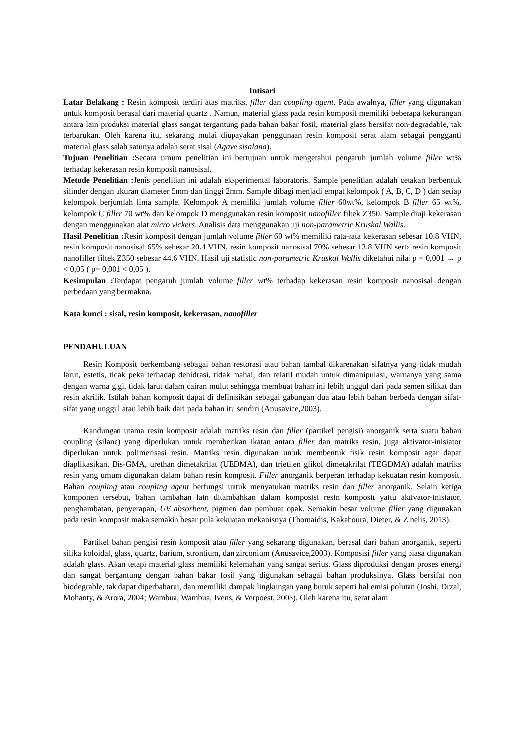Intisari
Latar Belakang : Resin komposit terdiri atas matriks, filler dan coupling agent. Pada awalnya, filler yang digunakan untuk komposit berasal dari material quartz . Namun, material glass pada resin komposit memiliki beberapa kekurangan antara lain produksi material glass sangat tergantung pada bahan bakar fosil, material glass bersifat non-degradable, tak terbarukan. Oleh karena itu, sekarang mulai diupayakan penggunaan resin komposit serat alam sebagai pengganti material glass salah satunya adalah serat sisal (Agave sisalana).
Tujuan Penelitian : Secara umum penelitian ini bertujuan untuk mengetahui pengaruh jumlah volume filler wt% terhadap kekerasan resin komposit nanosisal.
Metode Penelitian : Jenis penelitian ini adalah eksperimental laboratoris. Sample penelitian adalah cetakan berbentuk silinder dengan ukuran diameter 5mm dan tinggi 2mm. Sample dibagi menjadi empat kelompok ( A, B, C, D ) dan setiap kelompok berjumlah lima sample. Kelompok A memiliki jumlah volume filler 60wt%, kelompok B filler 65 wt%, kelompok C filler 70 wt% dan kelompok D menggunakan resin komposit nanofiller filtek Z350. Sample diuji kekerasan dengan menggunakan alat micro vickers. Analisis data menggunakan uji non-parametric Kruskal Wallis.
Hasil Penelitian : Resin komposit dengan jumlah volume filler 60 wt% memiliki rata-rata kekerasan sebesar 10.8 VHN, resin komposit nanosisal 65% sebesar 20.4 VHN, resin komposit nanosisal 70% sebesar 13.8 VHN serta resin komposit nanofiller filtek Z350 sebesar 44.6 VHN. Hasil uji statistic non-parametric Kruskal Wallis diketahui nilai p = 0,001 → p < 0,05 ( p= 0,001 < 0,05 ).
Kesimpulan : Terdapat pengaruh jumlah volume filler wt% terhadap kekerasan resin komposit nanosisal dengan perbedaan yang bermakna.
Kata kunci : sisal, resin komposit, kekerasan, nanofiller
PENDAHULUAN
Resin Komposit berkembang sebagai bahan restorasi atau bahan tambal dikarenakan sifatnya yang tidak mudah larut, estetis, tidak peka terhadap dehidrasi, tidak mahal, dan relatif mudah untuk dimanipulasi, warnanya yang sama dengan warna gigi, tidak larut dalam cairan mulut sehingga membuat bahan ini lebih unggul dari pada semen silikat dan resin akrilik. Istilah bahan komposit dapat di definisikan sebagai gabungan dua atau lebih bahan berbeda dengan sifat-sifat yang unggul atau lebih baik dari pada bahan itu sendiri (Anusavice,2003).
Kandungan utama resin komposit adalah matriks resin dan filler (partikel pengisi) anorganik serta suatu bahan coupling (silane) yang diperlukan untuk memberikan ikatan antara filler dan matriks resin, juga aktivator-inisiator diperlukan untuk polimerisasi resin. Matriks resin digunakan untuk membentuk fisik resin komposit agar dapat diaplikasikan. Bis-GMA, urethan dimetakrilat (UEDMA), dan trietilen glikol dimetakrilat (TEGDMA) adalah matriks resin yang umum digunakan dalam bahan resin komposit. Filler anorganik berperan terhadap kekuatan resin komposit. Bahan coupling atau coupling agent berfungsi untuk menyatukan matriks resin dan filler anorganik. Selain ketiga komponen tersebut, bahan tambahan lain ditambahkan dalam komposisi resin komposit yaitu aktivator-inisiator, penghambatan, penyerapan, UV absorbent, pigmen dan pembuat opak. Semakin besar volume filler yang digunakan pada resin komposit maka semakin besar pula kekuatan mekanisnya (Thomaidis, Kakaboura, Dieter, & Zinelis, 2013).
Partikel bahan pengisi resin komposit atau filler yang sekarang digunakan, berasal dari bahan anorganik, seperti silika koloidal, glass, quartz, barium, strontium, dan zirconium (Anusavice,2003). Komposisi filler yang biasa digunakan adalah glass. Akan tetapi material glass memiliki kelemahan yang sangat serius. Glass diproduksi dengan proses energi dan sangat bergantung dengan bahan bakar fosil yang digunakan sebagai bahan produksinya. Glass bersifat non biodegrable, tak dapat diperbaharui, dan memiliki dampak lingkungan yang buruk seperti hal emisi polutan (Joshi, Drzal, Mohanty, & Arora, 2004; Wambua, Wambua, Ivens, & Verpoest, 2003). Oleh karena itu, serat alam